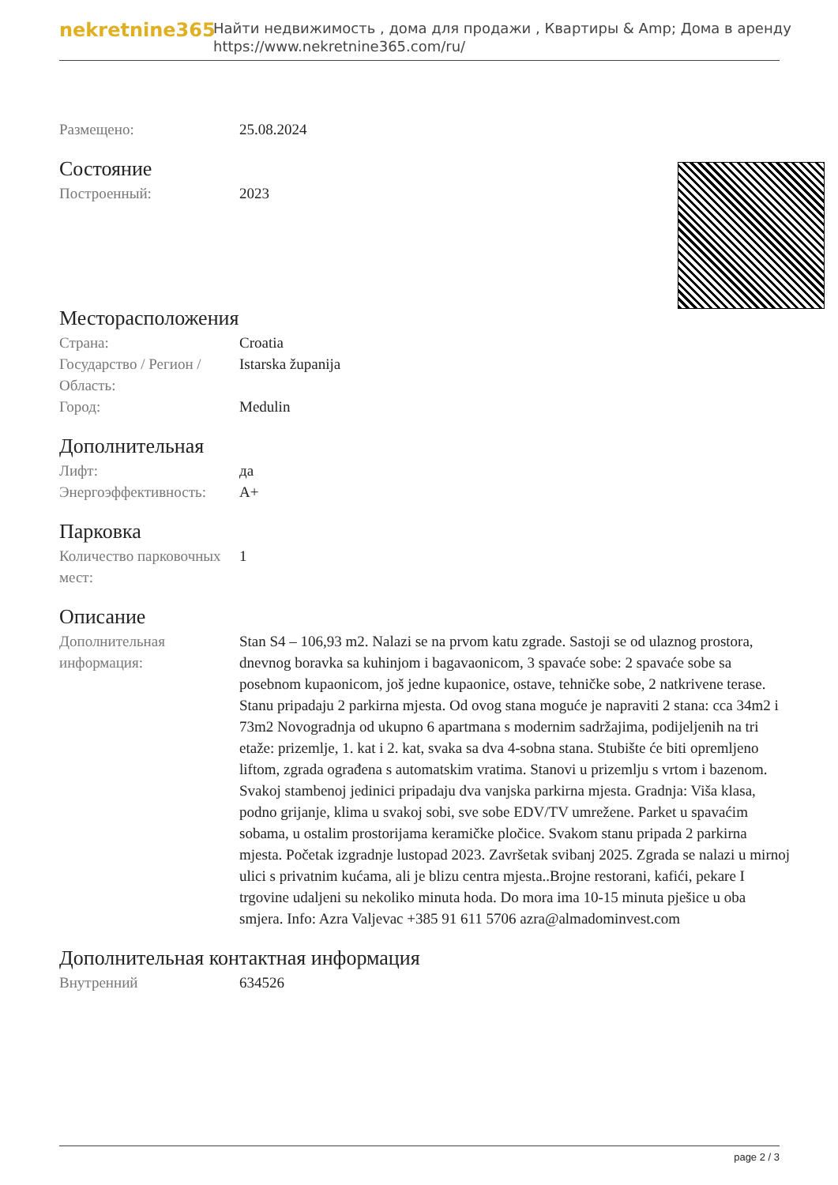nekretnine365
Найти недвижимость , дома для продажи , Квартиры & Amp; Дома в аренду
https://www.nekretnine365.com/ru/
Размещено: 25.08.2024
Состояние
Построенный: 2023
Месторасположения
Страна: Croatia
Государство / Регион / Область:
Istarska županija
Город: Medulin
Дополнительная
Лифт: да
Энергоэффективность: A+
Парковка
Количество парковочных мест:
1
Описание
Дополнительная информация:
Stan S4 – 106,93 m2. Nalazi se na prvom katu zgrade. Sastoji se od ulaznog prostora, dnevnog boravka sa kuhinjom i bagavaonicom, 3 spavaće sobe: 2 spavaće sobe sa posebnom kupaonicom, još jedne kupaonice, ostave, tehničke sobe, 2 natkrivene terase. Stanu pripadaju 2 parkirna mjesta. Od ovog stana moguće je napraviti 2 stana: cca 34m2 i 73m2 Novogradnja od ukupno 6 apartmana s modernim sadržajima, podijeljenih na tri etaže: prizemlje, 1. kat i 2. kat, svaka sa dva 4-sobna stana. Stubište će biti opremljeno liftom, zgrada ograđena s automatskim vratima. Stanovi u prizemlju s vrtom i bazenom. Svakoj stambenoj jedinici pripadaju dva vanjska parkirna mjesta. Gradnja: Viša klasa, podno grijanje, klima u svakoj sobi, sve sobe EDV/TV umrežene. Parket u spavaćim sobama, u ostalim prostorijama keramičke pločice. Svakom stanu pripada 2 parkirna mjesta. Početak izgradnje lustopad 2023. Završetak svibanj 2025. Zgrada se nalazi u mirnoj ulici s privatnim kućama, ali je blizu centra mjesta..Brojne restorani, kafići, pekare I trgovine udaljeni su nekoliko minuta hoda. Do mora ima 10-15 minuta pješice u oba smjera. Info: Azra Valjevac +385 91 611 5706 azra@almadominvest.com
Дополнительная контактная информация
Внутренний 634526
page 2 / 3